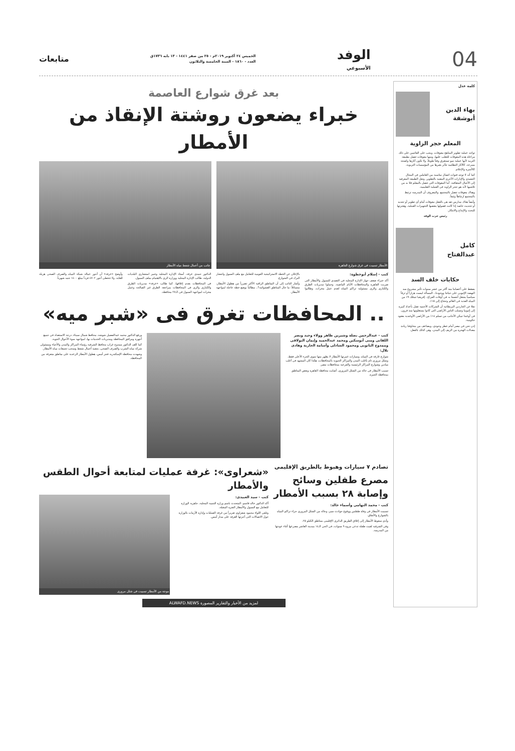04
الوفد
الأسبوعي
الخميس ٢٤ أكتوبر ٢٠١٩م - ٢٥ من صفر ١٤٤١ - ١٣ بابه ١٧٣٦ق
العدد - ١٨٦٠ - السنة الخامسة والثلاثون
متابعات
كلمة عدل
بهاء الدين أبوشقة
المعلم حجر الزاوية
تواجه عملية تطوير المناهج معوقات، ويجب على القائمين على ذلك مراعاة هذه المعوقات للتغلب عليها، ومنها معوقات تتصل بطبيعة التربية لأنها عملية نمو تستغرق وقتاً طويلاً، ولا تكون آثارها واضحة بسرعة، كالآثار النظامية تتأثر بغيرها من المؤسسات التربوية، كالأسرة والإعلام.
كما أنه لا توجد قنوات اتصال مناسبة بين العاملين فى المجال التنفيذى والإدارات الأخرى المعنية بالتطوير، ونقل الطبيعة المعرفية إلى الأجيال المتعاقبة. أما المعوقات التى تتصل بالمعلم فلا بد من تلاشيها لأنه هو حجر الزاوية فى العملية التعليمية.
وهناك معوقات تتصل بالمجتمع، والمعروف أن المدرسة ترتبط بالمجتمع ارتباطاً وثيقاً.
وأيضاً هناك مدارس تعد هى بالفعل معوقات أمام أى تطوير أو تجديد أو تحديث خاصة إذا كانت فصولها ينقصها التجهيزات العملية، وهجرتها للبحث والإبداع والابتكار.
رئيس حزب الوفد
كامل عبدالفتاح
حكايات خلف السد
يضغط على أعصابنا منذ أكثر من عشر سنوات تأثير مشروع سد النهضة الإثيوبى على حياتنا ووجودنا.. المسألة ليست هزاراً أو ترفاً سياسياً يشغل أنفسنا به فى أوقات الفراغ.. إفريقيا تمتلك ٩٪ من المياه العذبة فى العالم وتحتاج إلى ١٥٪.
نقلا عن الجاردين البريطانية أن الشركات الأجنبية تصل بأعداد كبيرة إلى إثيوبيا وتسلب الناس الأراضى التى كانوا يستغلونها منذ قرون.
فى أوغندا تمكن الأجانب من تسلم ١٤٪ من الأراضى الأوغندية بعقود حكومية.
إذن نحن فى مصر أمام خطر وجودى، ويضاعف من مخاوفنا زيادة معدلات الهجرة من الريف إلى المدن، وهى كذلك بالفعل.
بعد غرق شوارع العاصمة
خبراء يضعون روشتة الإنقاذ من الأمطار
الأمطار تسببت فى غرق شوارع القاهرة
جانب من أعمال شفط مياه الأمطار
كتب - إسلام أبوخطوة:
أكد خبراء ضعف جهاز الإدارة المحلية فى التصدى للسيول والأمطار التى ضربت القاهرة والمحافظات الأيام الماضية، وحملوا مديريات الطرق والكبارى والرى مسئولية تراكم المياه لعدم عمل مخرات، وطالبوا بالإعلان عن الخطة الاستراتيجية القومية للتعامل مع ملف السيول وانتشار البرك فى الشوارع.
وأشار النائب إلى أن المناطق الراقية الأكثر تضرراً من هطول الأمطار، متسائلاً: ما حال المناطق العشوائية؟.. مطالباً بوضع خطة عاجلة لمواجهة الأمطار.
الدكتور حمدى عرفة، أستاذ الإدارة المحلية وخبير استشارى البلديات الدولية، طالب الإدارة المحلية ووزارة الرى بالاهتمام بملف السيول.
فى المحافظات بعدم إغلاقها، كما طالب «عرفة» مديريات الطرق والكبارى والرى فى المحافظات بمراجعة الطرق غير الصالحة وعمل مخرات لمواجهة السيول فى الـ٢٧ محافظة.
وأوضح «عرفة» أن أجور عمالة شبكة المياه والصرف الصحى هزيلة للغاية، ولا تتخطى أجور ٤٧٠٢ فرداً مبلغ ١٤٠٠ جنيه شهرياً.
.. المحافظات تغرق فى «شبر ميه»
كتب - عبدالرحمن بصلة وشيرين طاهر وولاء وحيد ونصر اللقانى ومنى أبوسكين ومحمد عبدالحميد وإيمان البولاقى وممدوح البانوبى ومحمود الشاذلى وأسامة الجارية وهادى بلال:
شوارع غارقة فى المياه، وسيارات غمرتها الأمطار لا يظهر منها سوى الجزء الأعلى فقط، وشلل مرورى تام بأغلب المدن والمراكز الحيوية بالمحافظات، هكذا كان المشهد فى أغلب ميادين وشوارع المراكز الرئيسية والفرعية بمحافظات مصر.
تسبب الأمطار فى حالة من الشلل المرورى، أصابت محافظة القاهرة وبعض المناطق بمحافظة الجيزة.
ورفع الدكتور محمد عبدالفضيل شوشة، محافظ شمال سيناء، درجة الاستعداد فى جميع أجهزة ومرافق المحافظة ومديريات الخدمات بها، لمواجهة سوء الأحوال الجوية.
كما كلف الدكتور ممدوح غراب محافظ الشرقية رؤساء المراكز والمدن والأحياء ومسئولى شركة مياه الشرب والصرف الصحى، بتنفيذ أعمال شفط وسحب تجمعات مياه الأمطار.
وشهدت محافظة الإسكندرية فجر أمس، هطول الأمطار الرعدية على مناطق متفرقة من المحافظة.
تصادم ٧ سيارات وهبوط بالطريق الإقليمى
مصرع طفلين وسائح وإصابة ٢٨ بسبب الأمطار
كتب - محمد التهامى وأسماء خالد:
تسببت الأمطار فى وفاة طفلتين ووقوع حوادث سير، وحالة من الشلل المرورى جراء تراكم المياه بالشوارع والأنفاق.
وأدى سقوط الأمطار إلى إغلاق الطريق الدائرى الإقليمى بمناطق الكيلو ٢٥.
وفى الشرقية لقيت طفلة تدعى مروة ٩ سنوات، فى الحى الـ١٤ بمدينة العاشر مصرعها أثناء عودتها من المدرسة.
«شعراوى»: غرفة عمليات لمتابعة أحوال الطقس والأمطار
كتب - سيد العبيدى:
أكد الدكتور خالد قاسم، المتحدث باسم وزارة التنمية المحلية، جاهزية الوزارة للتعامل مع السيول والأمطار الفترة المقبلة.
وتلقى اللواء محمود شعراوى تقريراً من غرفة العمليات وإدارة الأزمات بالوزارة حول الاتصالات التى أجرتها الغرفة على مدار أمس.
موجة من الأمطار تسببت فى شلل مرورى
لمزيد من الأخبار والتقارير المصورة ALWAFD.NEWS